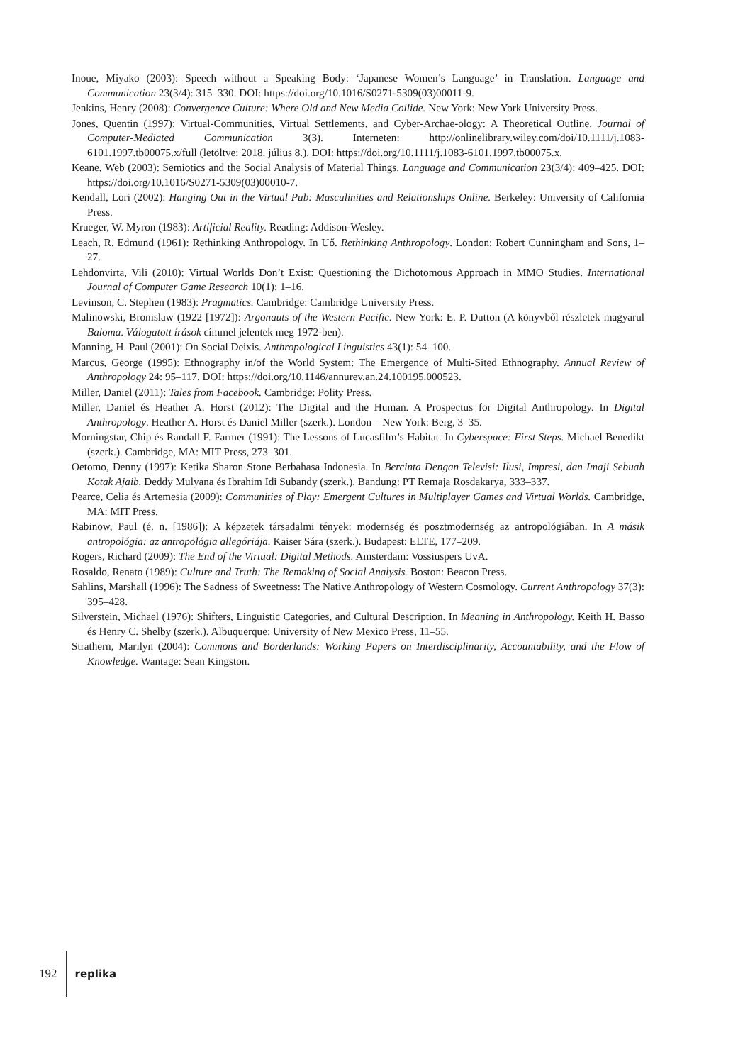Inoue, Miyako (2003): Speech without a Speaking Body: ‘Japanese Women’s Language’ in Translation. Language and Communication 23(3/4): 315–330. DOI: https://doi.org/10.1016/S0271-5309(03)00011-9.
Jenkins, Henry (2008): Convergence Culture: Where Old and New Media Collide. New York: New York University Press.
Jones, Quentin (1997): Virtual-Communities, Virtual Settlements, and Cyber-Archae-ology: A Theoretical Outline. Journal of Computer-Mediated Communication 3(3). Interneten: http://onlinelibrary.wiley.com/doi/10.1111/j.1083-6101.1997.tb00075.x/full (letöltve: 2018. július 8.). DOI: https://doi.org/10.1111/j.1083-6101.1997.tb00075.x.
Keane, Web (2003): Semiotics and the Social Analysis of Material Things. Language and Communication 23(3/4): 409–425. DOI: https://doi.org/10.1016/S0271-5309(03)00010-7.
Kendall, Lori (2002): Hanging Out in the Virtual Pub: Masculinities and Relationships Online. Berkeley: University of California Press.
Krueger, W. Myron (1983): Artificial Reality. Reading: Addison-Wesley.
Leach, R. Edmund (1961): Rethinking Anthropology. In Uő. Rethinking Anthropology. London: Robert Cunningham and Sons, 1–27.
Lehdonvirta, Vili (2010): Virtual Worlds Don’t Exist: Questioning the Dichotomous Approach in MMO Studies. International Journal of Computer Game Research 10(1): 1–16.
Levinson, C. Stephen (1983): Pragmatics. Cambridge: Cambridge University Press.
Malinowski, Bronislaw (1922 [1972]): Argonauts of the Western Pacific. New York: E. P. Dutton (A könyvből részletek magyarul Baloma. Válogatott írások címmel jelentek meg 1972-ben).
Manning, H. Paul (2001): On Social Deixis. Anthropological Linguistics 43(1): 54–100.
Marcus, George (1995): Ethnography in/of the World System: The Emergence of Multi-Sited Ethnography. Annual Review of Anthropology 24: 95–117. DOI: https://doi.org/10.1146/annurev.an.24.100195.000523.
Miller, Daniel (2011): Tales from Facebook. Cambridge: Polity Press.
Miller, Daniel és Heather A. Horst (2012): The Digital and the Human. A Prospectus for Digital Anthropology. In Digital Anthropology. Heather A. Horst és Daniel Miller (szerk.). London – New York: Berg, 3–35.
Morningstar, Chip és Randall F. Farmer (1991): The Lessons of Lucasfilm’s Habitat. In Cyberspace: First Steps. Michael Benedikt (szerk.). Cambridge, MA: MIT Press, 273–301.
Oetomo, Denny (1997): Ketika Sharon Stone Berbahasa Indonesia. In Bercinta Dengan Televisi: Ilusi, Impresi, dan Imaji Sebuah Kotak Ajaib. Deddy Mulyana és Ibrahim Idi Subandy (szerk.). Bandung: PT Remaja Rosdakarya, 333–337.
Pearce, Celia és Artemesia (2009): Communities of Play: Emergent Cultures in Multiplayer Games and Virtual Worlds. Cambridge, MA: MIT Press.
Rabinow, Paul (é. n. [1986]): A képzetek társadalmi tények: modernség és posztmodernség az antropológiában. In A másik antropológia: az antropológia allegóriája. Kaiser Sára (szerk.). Budapest: ELTE, 177–209.
Rogers, Richard (2009): The End of the Virtual: Digital Methods. Amsterdam: Vossiuspers UvA.
Rosaldo, Renato (1989): Culture and Truth: The Remaking of Social Analysis. Boston: Beacon Press.
Sahlins, Marshall (1996): The Sadness of Sweetness: The Native Anthropology of Western Cosmology. Current Anthropology 37(3): 395–428.
Silverstein, Michael (1976): Shifters, Linguistic Categories, and Cultural Description. In Meaning in Anthropology. Keith H. Basso és Henry C. Shelby (szerk.). Albuquerque: University of New Mexico Press, 11–55.
Strathern, Marilyn (2004): Commons and Borderlands: Working Papers on Interdisciplinarity, Accountability, and the Flow of Knowledge. Wantage: Sean Kingston.
192 replika